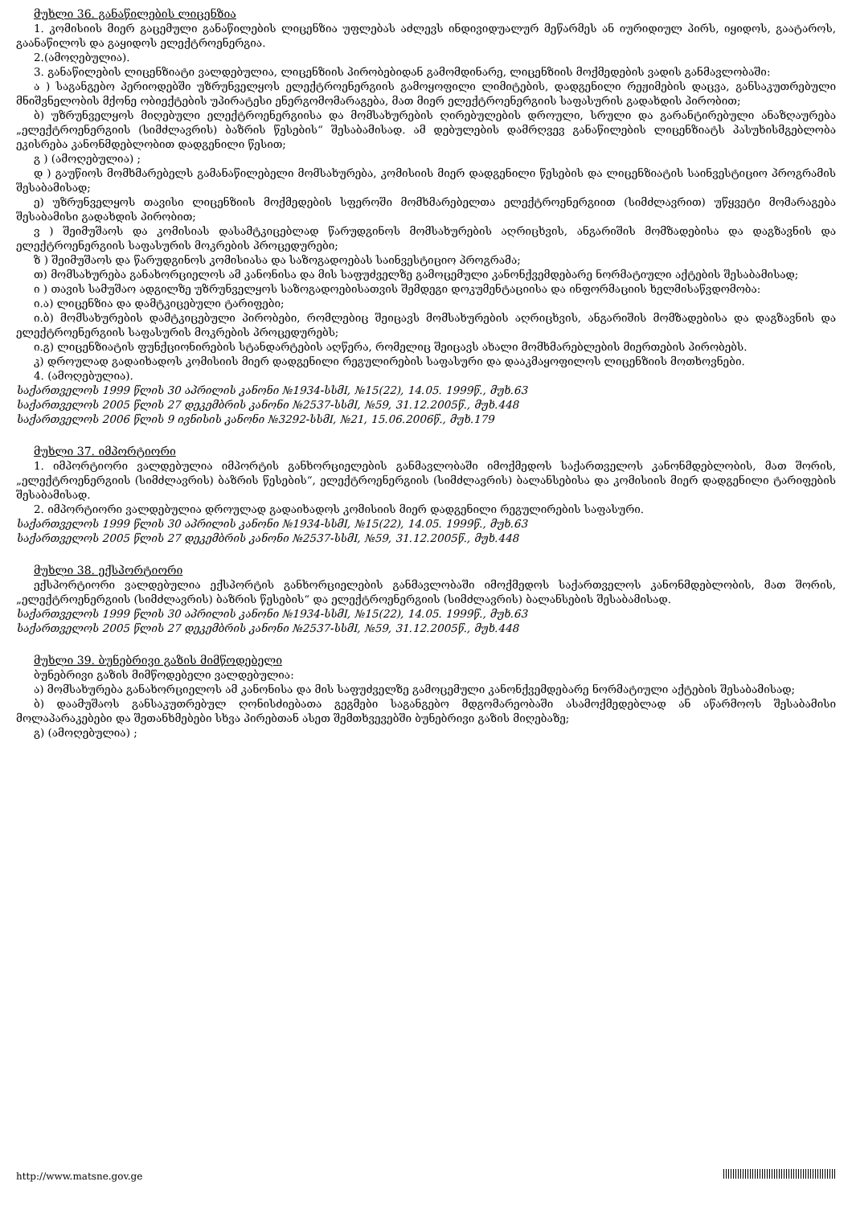მუხლი 36. განაწილების ლიცენზია
1. კომისიის მიერ გაცემული განაწილების ლიცენზია უფლებას აძლევს ინდივიდუალურ მეწარმეს ან იურიდიულ პირს, იყიდოს, გაატაროს, გაანაწილოს და გაყიდოს ელექტროენერგია.
2.(ამოღებულია).
3. განაწილების ლიცენზიატი ვალდებულია, ლიცენზიის პირობებიდან გამომდინარე, ლიცენზიის მოქმედების ვადის განმავლობაში:
ა ) საგანგებო პერიოდებში უზრუნველყოს ელექტროენერგიის გამოყოფილი ლიმიტების, დადგენილი რეჟიმების დაცვა, განსაკუთრებული მნიშვნელობის მქონე ობიექტების უპირატესი ენერგომომარაგება, მათ მიერ ელექტროენერგიის საფასურის გადახდის პირობით;
ბ) უზრუნველყოს მიღებული ელექტროენერგიისა და მომსახურების ღირებულების დროული, სრული და გარანტირებული ანაზღაურება „ელექტროენერგიის (სიმძლავრის) ბაზრის წესების“ შესაბამისად. ამ დებულების დამრღვევ განაწილების ლიცენზიატს პასუხისმგებლობა ეკისრება კანონმდებლობით დადგენილი წესით;
გ ) (ამოღებულია) ;
დ ) გაუწიოს მომხმარებელს გამანაწილებელი მომსახურება, კომისიის მიერ დადგენილი წესების და ლიცენზიატის საინვესტიციო პროგრამის შესაბამისად;
ე) უზრუნველყოს თავისი ლიცენზიის მოქმედების სფეროში მომხმარებელთა ელექტროენერგიით (სიმძლავრით) უწყვეტი მომარაგება შესაბამისი გადახდის პირობით;
ვ ) შეიმუშაოს და კომისიას დასამტკიცებლად წარუდგინოს მომსახურების აღრიცხვის, ანგარიშის მომზადებისა და დაგზავნის და ელექტროენერგიის საფასურის მოკრების პროცედურები;
ზ ) შეიმუშაოს და წარუდგინოს კომისიასა და საზოგადოებას საინვესტიციო პროგრამა;
თ) მომსახურება განახორციელოს ამ კანონისა და მის საფუძველზე გამოცემული კანონქვემდებარე ნორმატიული აქტების შესაბამისად;
ი ) თავის სამუშაო ადგილზე უზრუნველყოს საზოგადოებისათვის შემდეგი დოკუმენტაციისა და ინფორმაციის ხელმისაწვდომობა:
ი.ა) ლიცენზია და დამტკიცებული ტარიფები;
ი.ბ) მომსახურების დამტკიცებული პირობები, რომლებიც შეიცავს მომსახურების აღრიცხვის, ანგარიშის მომზადებისა და დაგზავნის და ელექტროენერგიის საფასურის მოკრების პროცედურებს;
ი.გ) ლიცენზიატის ფუნქციონირების სტანდარტების აღწერა, რომელიც შეიცავს ახალი მომხმარებლების მიერთების პირობებს.
კ) დროულად გადაიხადოს კომისიის მიერ დადგენილი რეგულირების საფასური და დააკმაყოფილოს ლიცენზიის მოთხოვნები.
4. (ამოღებულია).
საქართველოს 1999 წლის 30 აპრილის კანონი №1934-სსმI, №15(22), 14.05. 1999წ., მუხ.63
საქართველოს 2005 წლის 27 დეკემბრის კანონი №2537-სსმI, №59, 31.12.2005წ., მუხ.448
საქართველოს 2006 წლის 9 ივნისის კანონი №3292-სსმI, №21, 15.06.2006წ., მუხ.179
მუხლი 37. იმპორტიორი
1. იმპორტიორი ვალდებულია იმპორტის განხორციელების განმავლობაში იმოქმედოს საქართველოს კანონმდებლობის, მათ შორის, „ელექტროენერგიის (სიმძლავრის) ბაზრის წესების“, ელექტროენერგიის (სიმძლავრის) ბალანსებისა და კომისიის მიერ დადგენილი ტარიფების შესაბამისად.
2. იმპორტიორი ვალდებულია დროულად გადაიხადოს კომისიის მიერ დადგენილი რეგულირების საფასური.
საქართველოს 1999 წლის 30 აპრილის კანონი №1934-სსმI, №15(22), 14.05. 1999წ., მუხ.63
საქართველოს 2005 წლის 27 დეკემბრის კანონი №2537-სსმI, №59, 31.12.2005წ., მუხ.448
მუხლი 38. ექსპორტიორი
ექსპორტიორი ვალდებულია ექსპორტის განხორციელების განმავლობაში იმოქმედოს საქართველოს კანონმდებლობის, მათ შორის, „ელექტროენერგიის (სიმძლავრის) ბაზრის წესების“ და ელექტროენერგიის (სიმძლავრის) ბალანსების შესაბამისად.
საქართველოს 1999 წლის 30 აპრილის კანონი №1934-სსმI, №15(22), 14.05. 1999წ., მუხ.63
საქართველოს 2005 წლის 27 დეკემბრის კანონი №2537-სსმI, №59, 31.12.2005წ., მუხ.448
მუხლი 39. ბუნებრივი გაზის მიმწოდებელი
ბუნებრივი გაზის მიმწოდებელი ვალდებულია:
ა) მომსახურება განახორციელოს ამ კანონისა და მის საფუძველზე გამოცემული კანონქვემდებარე ნორმატიული აქტების შესაბამისად;
ბ) დაამუშაოს განსაკუთრებულ ღონისძიებათა გეგმები საგანგებო მდგომარეობაში ასამოქმედებლად ან აწარმოოს შესაბამისი მოლაპარაკებები და შეთანხმებები სხვა პირებთან ასეთ შემთხვევებში ბუნებრივი გაზის მიღებაზე;
გ) (ამოღებულია) ;
http://www.matsne.gov.ge